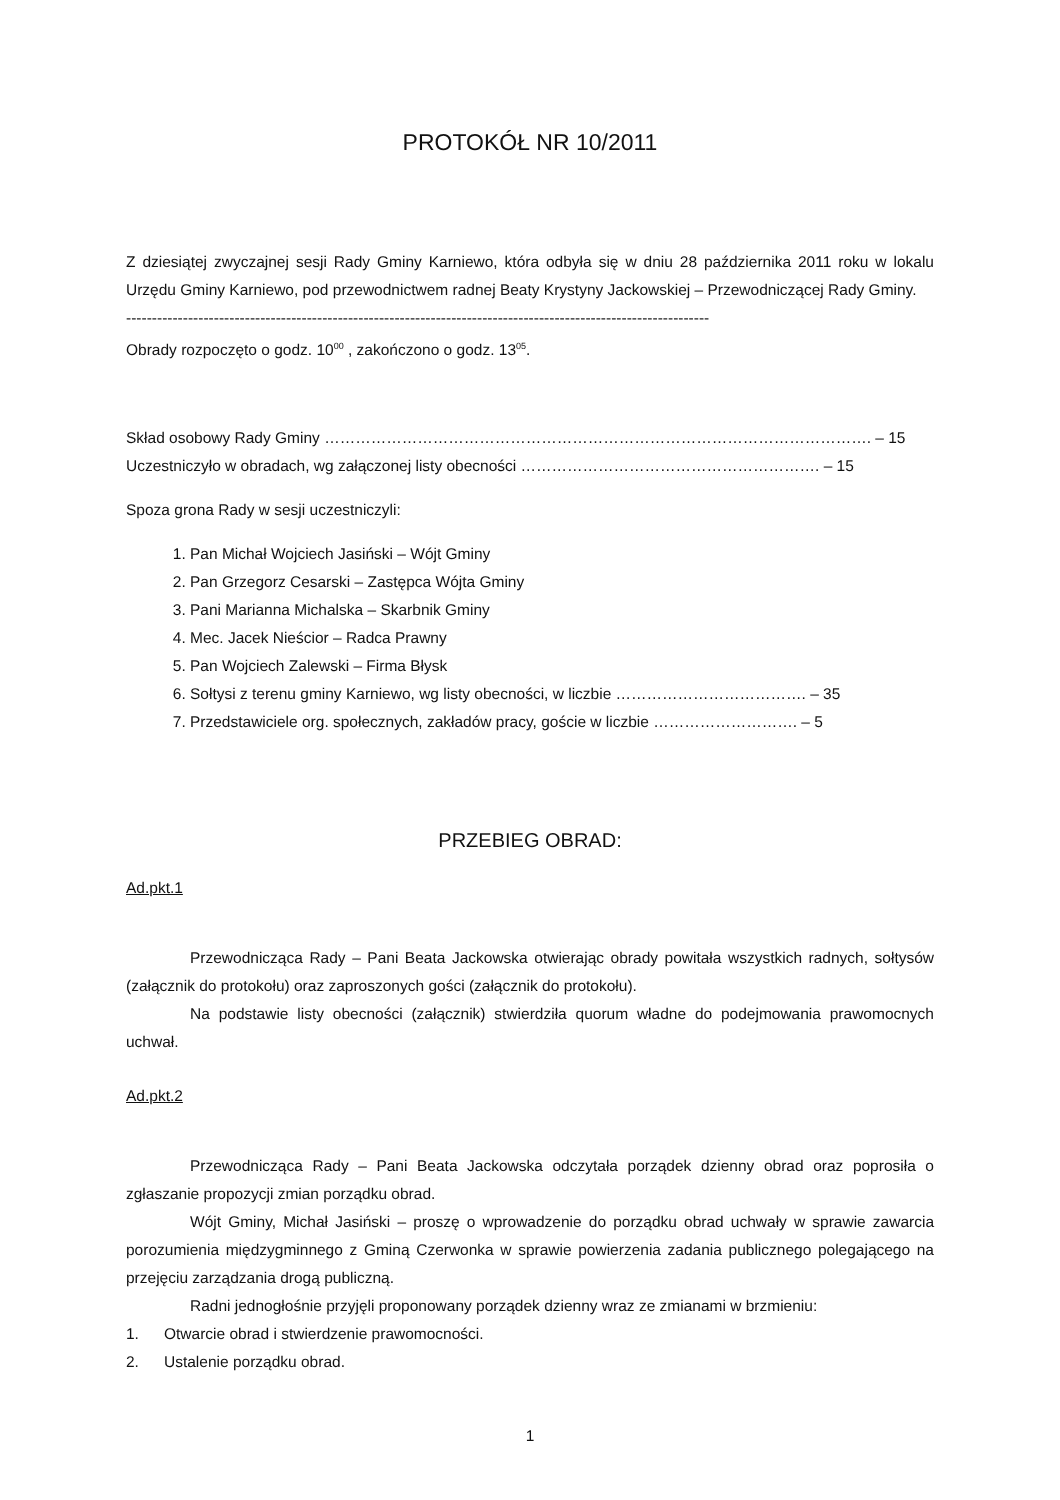PROTOKÓŁ NR 10/2011
Z dziesiątej zwyczajnej sesji Rady Gminy Karniewo, która odbyła się w dniu 28 października 2011 roku w lokalu Urzędu Gminy Karniewo, pod przewodnictwem radnej Beaty Krystyny Jackowskiej – Przewodniczącej Rady Gminy.
-----------------------------------------------------------------------------------------------------------------
Obrady rozpoczęto o godz. 10<sup>00</sup> , zakończono o godz. 13<sup>05</sup>.
Skład osobowy Rady Gminy ……………………………………………………………………………………………. – 15
Uczestniczyło w obradach, wg załączonej listy obecności …………………………………………………. – 15
Spoza grona Rady w sesji uczestniczyli:
1. Pan Michał Wojciech Jasiński – Wójt Gminy
2. Pan Grzegorz Cesarski – Zastępca Wójta Gminy
3. Pani Marianna Michalska – Skarbnik Gminy
4. Mec. Jacek Nieścior – Radca Prawny
5. Pan Wojciech Zalewski – Firma Błysk
6. Sołtysi z terenu gminy Karniewo, wg listy obecności, w liczbie ………………………………. – 35
7. Przedstawiciele org. społecznych, zakładów pracy, goście w liczbie ………………………. – 5
PRZEBIEG OBRAD:
Ad.pkt.1
Przewodnicząca Rady – Pani Beata Jackowska otwierając obrady powitała wszystkich radnych, sołtysów (załącznik do protokołu) oraz zaproszonych gości (załącznik do protokołu).
Na podstawie listy obecności (załącznik) stwierdziła quorum władne do podejmowania prawomocnych uchwał.
Ad.pkt.2
Przewodnicząca Rady – Pani Beata Jackowska odczytała porządek dzienny obrad oraz poprosiła o zgłaszanie propozycji zmian porządku obrad.
Wójt Gminy, Michał Jasiński – proszę o wprowadzenie do porządku obrad uchwały w sprawie zawarcia porozumienia międzygminnego z Gminą Czerwonka w sprawie powierzenia zadania publicznego polegającego na przejęciu zarządzania drogą publiczną.
Radni jednogłośnie przyjęli proponowany porządek dzienny wraz ze zmianami w brzmieniu:
1. Otwarcie obrad i stwierdzenie prawomocności.
2. Ustalenie porządku obrad.
1